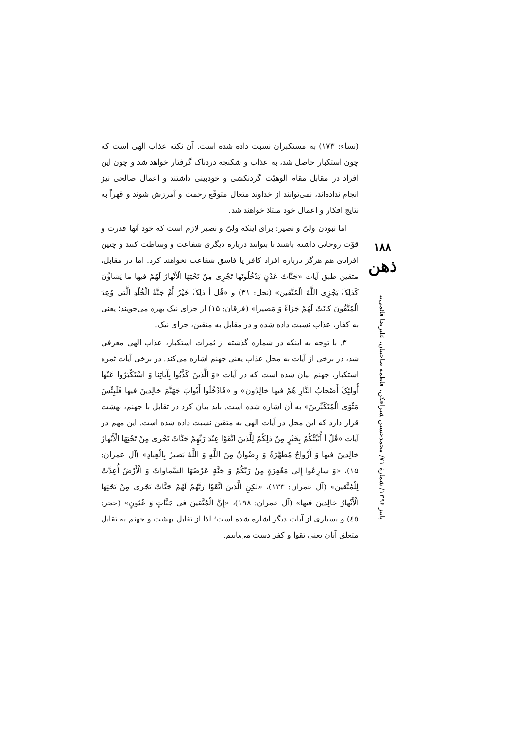(نساء: ۱۷۳) به مستکبران نسبت داده شده است. آن نکته عذاب الهی است که چون استکبار حاصل شد، به عذاب و شکنجه دردناک گرفتار خواهد شد و چون این افراد در مقابل مقام الوهیّت گردنکشی و خودبینی داشتند و اعمال صالحی نیز انجام نداده‌اند، نمی‌توانند از خداوند متعال متوقّع رحمت و آمرزش شوند و قهراً به نتایج افکار و اعمال خود مبتلا خواهند شد.
اما نبودن ولیّ و نصیر: برای اینکه ولیّ و نصیر لازم است که خود آنها قدرت و قوّت روحانی داشته باشند تا بتوانند درباره دیگری شفاعت و وساطت کنند و چنین افرادی هم هرگز درباره افراد کافر یا فاسق شفاعت نخواهند کرد. اما در مقابل، متقین طبق آیات «جَنَّاتُ عَدْنٍ يَدْخُلُونَها تَجْرِی مِنْ تَحْتِهَا الْأَنْهارُ لَهُمْ فيها ما يَشاؤُنَ كَذلِکَ يَجْزِی اللَّهُ الْمُتَّقين» (نحل: ۳۱) و «قُل أ ذلِکَ خَيْرٌ أَمْ جَنَّةُ الْخُلْدِ الَّتی وُعِدَ الْمُتَّقُونَ كانَتْ لَهُمْ جَزاءً وَ مَصيرا» (فرقان: ۱۵) از جزای نیک بهره می‌جویند؛ یعنی به کفار، عذاب نسبت داده شده و در مقابل به متقین، جزای نیک.
۳. با توجه به اینکه در شماره گذشته از ثمرات استکبار، عذاب الهی معرفی شد، در برخی از آیات به محل عذاب یعنی جهنم اشاره می‌کند. در برخی آیات ثمره استکبار، جهنم بیان شده است که در آیات «وَ الَّذينَ كَذَّبُوا بِآياتِنا وَ اسْتَكْبَرُوا عَنْها أُولئِکَ أَصْحابُ النَّارِ هُمْ فيها خالِدُون» و «فَادْخُلُوا أَبْوابَ جَهَنَّمَ خالِدينَ فيها فَلَبِئْسَ مَثْوَى الْمُتَكَبِّرينَ» به آن اشاره شده است. باید بیان کرد در تقابل با جهنم، بهشت قرار دارد که این محل در آیات الهی به متقین نسبت داده شده است. این مهم در آیات «قُلْ أ أُنَبِّئُكُمْ بِخَيْرٍ مِنْ ذلِكُمْ لِلَّذينَ اتَّقَوْا عِنْدَ رَبِّهِمْ جَنَّاتٌ تَجْری مِنْ تَحْتِهَا الْأَنْهارُ خالِدينَ فيها وَ أَزْواجٌ مُطَهَّرَةٌ وَ رِضْوانٌ مِنَ اللَّهِ وَ اللَّهُ بَصيرٌ بِالْعِبادِ» (آل عمران: ۱۵)، «وَ سارِعُوا إِلى مَغْفِرَةٍ مِنْ رَبِّكُمْ وَ جَنَّةٍ عَرْضُهَا السَّماواتُ وَ الْأَرْضُ أُعِدَّتْ لِلْمُتَّقين» (آل عمران: ۱۳۳)، «لكِنِ الَّذينَ اتَّقَوْا رَبَّهُمْ لَهُمْ جَنَّاتٌ تَجْری مِنْ تَحْتِهَا الْأَنْهارُ خالِدينَ فيها» (آل عمران: ۱۹۸)، «إِنَّ الْمُتَّقينَ فی جَنَّاتٍ وَ عُيُونٍ» (حجر: ٤٥) و بسیاری از آیات دیگر اشاره شده است؛ لذا از تقابل بهشت و جهنم به تقابل متعلق آنان یعنی تقوا و کفر دست می‌یابیم.
۱۸۸
ذهن
پاییز ۱۳۹۶/ شمارۀ ۷۱/ محمدحسین شیرافکن، فاطمه صاحبیان، علیرضا قائمی‌نیا